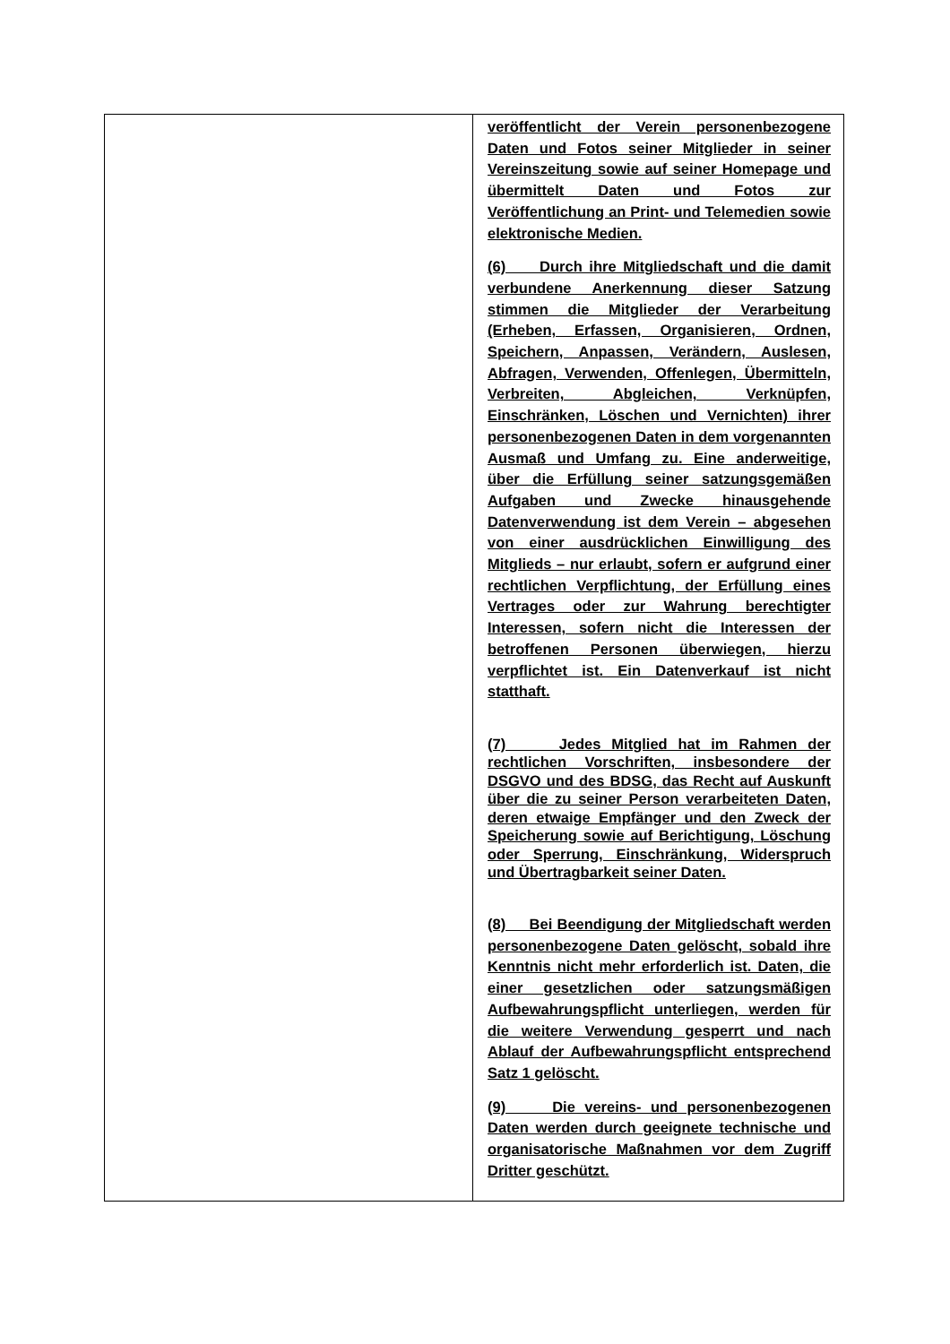| | veröffentlicht der Verein personenbezogene Daten und Fotos seiner Mitglieder in seiner Vereinszeitung sowie auf seiner Homepage und übermittelt Daten und Fotos zur Veröffentlichung an Print- und Telemedien sowie elektronische Medien. (6) Durch ihre Mitgliedschaft und die damit verbundene Anerkennung dieser Satzung stimmen die Mitglieder der Verarbeitung (Erheben, Erfassen, Organisieren, Ordnen, Speichern, Anpassen, Verändern, Auslesen, Abfragen, Verwenden, Offenlegen, Übermitteln, Verbreiten, Abgleichen, Verknüpfen, Einschränken, Löschen und Vernichten) ihrer personenbezogenen Daten in dem vorgenannten Ausmaß und Umfang zu. Eine anderweitige, über die Erfüllung seiner satzungsgemäßen Aufgaben und Zwecke hinausgehende Datenverwendung ist dem Verein – abgesehen von einer ausdrücklichen Einwilligung des Mitglieds – nur erlaubt, sofern er aufgrund einer rechtlichen Verpflichtung, der Erfüllung eines Vertrages oder zur Wahrung berechtigter Interessen, sofern nicht die Interessen der betroffenen Personen überwiegen, hierzu verpflichtet ist. Ein Datenverkauf ist nicht statthaft. (7) Jedes Mitglied hat im Rahmen der rechtlichen Vorschriften, insbesondere der DSGVO und des BDSG, das Recht auf Auskunft über die zu seiner Person verarbeiteten Daten, deren etwaige Empfänger und den Zweck der Speicherung sowie auf Berichtigung, Löschung oder Sperrung, Einschränkung, Widerspruch und Übertragbarkeit seiner Daten. (8) Bei Beendigung der Mitgliedschaft werden personenbezogene Daten gelöscht, sobald ihre Kenntnis nicht mehr erforderlich ist. Daten, die einer gesetzlichen oder satzungsmäßigen Aufbewahrungspflicht unterliegen, werden für die weitere Verwendung gesperrt und nach Ablauf der Aufbewahrungspflicht entsprechend Satz 1 gelöscht. (9) Die vereins- und personenbezogenen Daten werden durch geeignete technische und organisatorische Maßnahmen vor dem Zugriff Dritter geschützt. |